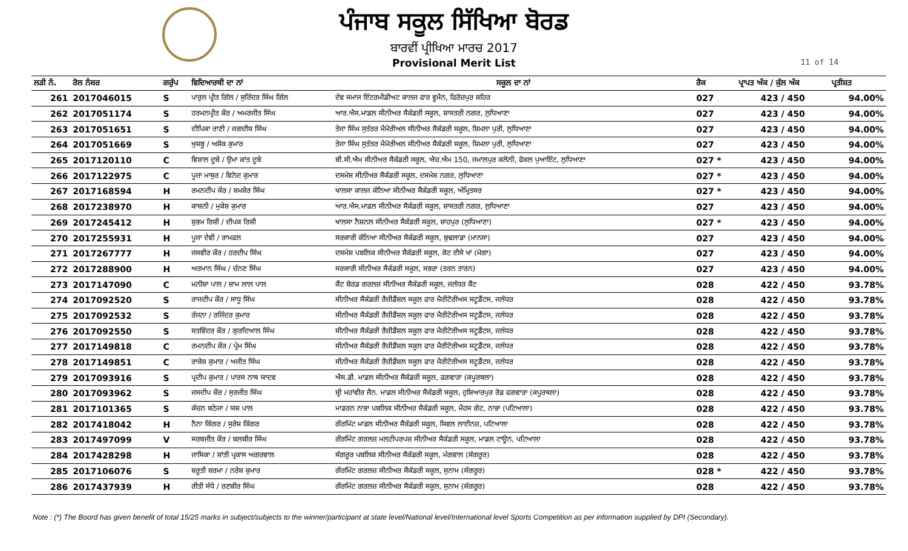ਪੰਜਾਬ ਸਕੂਲ ਸਿੱਖਿਆ ਬੋਰਡ
ਬਾਰਵੀਂ ਪ੍ਰੀਖਿਆ ਮਾਰਚ 2017
Provisional Merit List
11 of 14
| ਲੜੀ ਨੰ. | ਰੋਲ ਨੰਬਰ | ਗਰੁੱਪ | ਵਿਦਿਆਰਥੀ ਦਾ ਨਾਂ | ਸਕੂਲ ਦਾ ਨਾਂ | ਰੈਕ | ਪ੍ਰਾਪਤ ਅੰਕ / ਕੁੱਲ ਅੰਕ | ਪ੍ਰਤੀਸ਼ਤ |
| --- | --- | --- | --- | --- | --- | --- | --- |
| 261 | 2017046015 | S | ਪਾਰੁਲ ਪ੍ਰੀਤ ਗਿੱਲ / ਸੁਰਿੰਦਰ ਸਿੰਘ ਗਿੱਲ | ਦੇਵ ਸਮਾਜ ਇੰਟਰਮੀਡੀਅਟ ਕਾਲਜ ਫਾਰ ਵੂਮੈਨ, ਫਿਰੋਜ਼ਪੁਰ ਸ਼ਹਿਰ | 027 | 423 / 450 | 94.00% |
| 262 | 2017051174 | S | ਹਰਮਨਪ੍ਰੀਤ ਕੌਰ / ਅਮਰਜੀਤ ਸਿੰਘ | ਆਰ.ਐਸ.ਮਾਡਲ ਸੀਨੀਅਰ ਸੈਕੰਡਰੀ ਸਕੂਲ, ਸ਼ਾਸਤਰੀ ਨਗਰ, ਲੁਧਿਆਣਾ | 027 | 423 / 450 | 94.00% |
| 263 | 2017051651 | S | ਦੀਪਿਕਾ ਰਾਣੀ / ਜਗਦੀਸ਼ ਸਿੰਘ | ਤੇਜਾ ਸਿੰਘ ਸੁਤੰਤਰ ਮੈਮੋਰੀਅਲ ਸੀਨੀਅਰ ਸੈਕੰਡਰੀ ਸਕੂਲ, ਸ਼ਿਮਲਾ ਪੁਰੀ, ਲੁਧਿਆਣਾ | 027 | 423 / 450 | 94.00% |
| 264 | 2017051669 | S | ਖੁਸ਼ਬੂ / ਅਸ਼ੋਕ ਕੁਮਾਰ | ਤੇਜਾ ਸਿੰਘ ਸੁਤੰਤਰ ਮੈਮੋਰੀਅਲ ਸੀਨੀਅਰ ਸੈਕੰਡਰੀ ਸਕੂਲ, ਸ਼ਿਮਲਾ ਪੁਰੀ, ਲੁਧਿਆਣਾ | 027 | 423 / 450 | 94.00% |
| 265 | 2017120110 | C | ਵਿਸ਼ਾਲ ਦੂਬੇ / ਉਮਾ ਕਾਂਤ ਦੂਬੇ | ਬੀ.ਸੀ.ਐਮ ਸੀਨੀਅਰ ਸੈਕੰਡਰੀ ਸਕੂਲ, ਐਚ.ਐਮ 150, ਜਮਾਲਪੁਰ ਕਲੋਨੀ, ਫੋਕਲ ਪੁਆਇੰਟ, ਲੁਧਿਆਣਾ | 027 * | 423 / 450 | 94.00% |
| 266 | 2017122975 | C | ਪੂਜਾ ਮਾਥੁਰ / ਵਿਨੋਦ ਕੁਮਾਰ | ਦਸਮੇਸ਼ ਸੀਨੀਅਰ ਸੈਕੰਡਰੀ ਸਕੂਲ, ਦਸਮੇਸ਼ ਨਗਰ, ਲੁਧਿਆਣਾ | 027 * | 423 / 450 | 94.00% |
| 267 | 2017168594 | H | ਰਮਨਦੀਪ ਕੌਰ / ਸ਼ਮਸ਼ੇਰ ਸਿੰਘ | ਖਾਲਸਾ ਕਾਲਜ ਕੰਨਿਆ ਸੀਨੀਅਰ ਸੈਕੰਡਰੀ ਸਕੂਲ, ਅੰਮ੍ਰਿਤਸਰ | 027 * | 423 / 450 | 94.00% |
| 268 | 2017238970 | H | ਕਾਸ਼ਨੀ / ਮੁਕੇਸ਼ ਕੁਮਾਰ | ਆਰ.ਐਸ.ਮਾਡਲ ਸੀਨੀਅਰ ਸੈਕੰਡਰੀ ਸਕੂਲ, ਸ਼ਾਸਤਰੀ ਨਗਰ, ਲੁਧਿਆਣਾ | 027 | 423 / 450 | 94.00% |
| 269 | 2017245412 | H | ਸ਼ੁਭਮ ਰਿਸ਼ੀ / ਦੀਪਕ ਰਿਸ਼ੀ | ਖਾਲਸਾ ਨੈਸ਼ਨਲ ਸੀਨੀਅਰ ਸੈਕੰਡਰੀ ਸਕੂਲ, ਸ਼ਾਹਪੁਰ (ਲੁਧਿਆਣਾ) | 027 * | 423 / 450 | 94.00% |
| 270 | 2017255931 | H | ਪੂਜਾ ਦੇਵੀ / ਰਾਮਫਲ | ਸਰਕਾਰੀ ਕੰਨਿਆ ਸੀਨੀਅਰ ਸੈਕੰਡਰੀ ਸਕੂਲ, ਬੁਢਲਾਡਾ (ਮਾਨਸਾ) | 027 | 423 / 450 | 94.00% |
| 271 | 2017267777 | H | ਜਸਵੀਰ ਕੌਰ / ਹਰਦੀਪ ਸਿੰਘ | ਦਸਮੇਸ਼ ਪਬਲਿਕ ਸੀਨੀਅਰ ਸੈਕੰਡਰੀ ਸਕੂਲ, ਕੋਟ ਈਸੇ ਖਾਂ (ਮੋਗਾ) | 027 | 423 / 450 | 94.00% |
| 272 | 2017288900 | H | ਅਰਮਾਨ ਸਿੰਘ / ਚੰਨਣ ਸਿੰਘ | ਸਰਕਾਰੀ ਸੀਨੀਅਰ ਸੈਕੰਡਰੀ ਸਕੂਲ, ਸਭਰਾ (ਤਰਨ ਤਾਰਨ) | 027 | 423 / 450 | 94.00% |
| 273 | 2017147090 | C | ਮਨੀਸ਼ਾ ਪਾਲ / ਸ਼ਾਮ ਲਾਲ ਪਾਲ | ਕੈਂਟ ਬੋਰਡ ਗਰਲਜ਼ ਸੀਨੀਅਰ ਸੈਕੰਡਰੀ ਸਕੂਲ, ਜਲੰਧਰ ਕੈਂਟ | 028 | 422 / 450 | 93.78% |
| 274 | 2017092520 | S | ਰਾਜਦੀਪ ਕੌਰ / ਸਾਧੂ ਸਿੰਘ | ਸੀਨੀਅਰ ਸੈਕੰਡਰੀ ਰੈਜ਼ੀਡੈਂਸ਼ਲ ਸਕੂਲ ਫਾਰ ਮੈਰੀਟੋਰੀਅਸ ਸਟੂਡੈਂਟਸ, ਜਲੰਧਰ | 028 | 422 / 450 | 93.78% |
| 275 | 2017092532 | S | ਰੰਜਨਾ / ਰਜਿੰਦਰ ਕੁਮਾਰ | ਸੀਨੀਅਰ ਸੈਕੰਡਰੀ ਰੈਜ਼ੀਡੈਂਸ਼ਲ ਸਕੂਲ ਫਾਰ ਮੈਰੀਟੋਰੀਅਸ ਸਟੂਡੈਂਟਸ, ਜਲੰਧਰ | 028 | 422 / 450 | 93.78% |
| 276 | 2017092550 | S | ਸਤਵਿੰਦਰ ਕੌਰ / ਗੁਰਦਿਆਲ ਸਿੰਘ | ਸੀਨੀਅਰ ਸੈਕੰਡਰੀ ਰੈਜ਼ੀਡੈਂਸ਼ਲ ਸਕੂਲ ਫਾਰ ਮੈਰੀਟੋਰੀਅਸ ਸਟੂਡੈਂਟਸ, ਜਲੰਧਰ | 028 | 422 / 450 | 93.78% |
| 277 | 2017149818 | C | ਰਮਨਦੀਪ ਕੌਰ / ਪ੍ਰੇਮ ਸਿੰਘ | ਸੀਨੀਅਰ ਸੈਕੰਡਰੀ ਰੈਜ਼ੀਡੈਂਸ਼ਲ ਸਕੂਲ ਫਾਰ ਮੈਰੀਟੋਰੀਅਸ ਸਟੂਡੈਂਟਸ, ਜਲੰਧਰ | 028 | 422 / 450 | 93.78% |
| 278 | 2017149851 | C | ਰਾਕੇਸ਼ ਕੁਮਾਰ / ਅਜੀਤ ਸਿੰਘ | ਸੀਨੀਅਰ ਸੈਕੰਡਰੀ ਰੈਜ਼ੀਡੈਂਸ਼ਲ ਸਕੂਲ ਫਾਰ ਮੈਰੀਟੋਰੀਅਸ ਸਟੂਡੈਂਟਸ, ਜਲੰਧਰ | 028 | 422 / 450 | 93.78% |
| 279 | 2017093916 | S | ਪ੍ਰਦੀਪ ਕੁਮਾਰ / ਪਾਰਸ ਨਾਥ ਯਾਦਵ | ਐਸ.ਡੀ. ਮਾਡਲ ਸੀਨੀਅਰ ਸੈਕੰਡਰੀ ਸਕੂਲ, ਫਗਵਾੜਾ (ਕਪੂਰਥਲਾ) | 028 | 422 / 450 | 93.78% |
| 280 | 2017093962 | S | ਜਸਦੀਪ ਕੌਰ / ਸੁਰਜੀਤ ਸਿੰਘ | ਸ਼੍ਰੀ ਮਹਾਂਵੀਰ ਜੈਨ. ਮਾਡਲ ਸੀਨੀਅਰ ਸੈਕੰਡਰੀ ਸਕੂਲ, ਹੁਸ਼ਿਆਰਪੁਰ ਰੋਡ ਫਗਵਾੜਾ (ਕਪੂਰਥਲਾ) | 028 | 422 / 450 | 93.78% |
| 281 | 2017101365 | S | ਕੰਚਨ ਬਠੇਜਾ / ਯਸ਼ ਪਾਲ | ਮਾਡਰਨ ਨਾਭਾ ਪਬਲਿਕ ਸੀਨੀਅਰ ਸੈਕੰਡਰੀ ਸਕੂਲ, ਮੈਹਸ ਗੇਟ, ਨਾਭਾ (ਪਟਿਆਲਾ) | 028 | 422 / 450 | 93.78% |
| 282 | 2017418042 | H | ਨੈਨਾ ਕਿੰਗਰ / ਸੁਰੇਸ਼ ਕਿੰਗਰ | ਗੌਰਮਿੰਟ ਮਾਡਲ ਸੀਨੀਅਰ ਸੈਕੰਡਰੀ ਸਕੂਲ, ਸਿਵਲ ਲਾਈਨਜ਼, ਪਟਿਆਲਾ | 028 | 422 / 450 | 93.78% |
| 283 | 2017497099 | V | ਸਰਬਜੀਤ ਕੌਰ / ਬਲਬੀਰ ਸਿੰਘ | ਗੌਰਮਿੰਟ ਗਰਲਜ਼ ਮਲਟੀਪਰਪਜ਼ ਸੀਨੀਅਰ ਸੈਕੰਡਰੀ ਸਕੂਲ, ਮਾਡਲ ਟਾਊਨ, ਪਟਿਆਲਾ | 028 | 422 / 450 | 93.78% |
| 284 | 2017428298 | H | ਜਾਸਿਕਾ / ਸ਼ਾਂਤੀ ਪ੍ਰਕਾਸ ਅਗਰਵਾਲ | ਸੰਗਰੂਰ ਪਬਲਿਕ ਸੀਨੀਅਰ ਸੈਕੰਡਰੀ ਸਕੂਲ, ਮੰਗਵਾਲ (ਸੰਗਰੂਰ) | 028 | 422 / 450 | 93.78% |
| 285 | 2017106076 | S | ਸ਼ਰੂਤੀ ਸ਼ਰਮਾ / ਨਰੇਸ਼ ਕੁਮਾਰ | ਗੌਰਮਿੰਟ ਗਰਲਜ਼ ਸੀਨੀਅਰ ਸੈਕੰਡਰੀ ਸਕੂਲ, ਸੁਨਾਮ (ਸੰਗਰੂਰ) | 028 * | 422 / 450 | 93.78% |
| 286 | 2017437939 | H | ਰੀਤੀ ਸੰਧੇ / ਰਣਬੀਰ ਸਿੰਘ | ਗੌਰਮਿੰਟ ਗਰਲਜ਼ ਸੀਨੀਅਰ ਸੈਕੰਡਰੀ ਸਕੂਲ, ਸੁਨਾਮ (ਸੰਗਰੂਰ) | 028 | 422 / 450 | 93.78% |
Note : (*) The Boord has given benefit of total 15/25 marks in subject/subjects to the winner/participant at state level/National level/International level Sports Competition as per information supplied by DPI (Secondary).